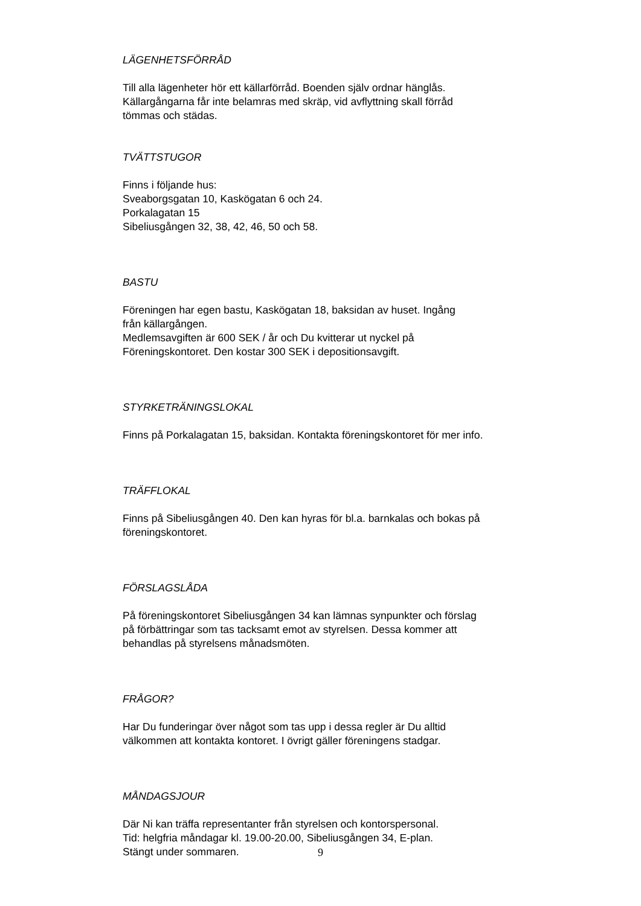LÄGENHETSFÖRRÅD
Till alla lägenheter hör ett källarförråd. Boenden själv ordnar hänglås.
Källargångarna får inte belamras med skräp, vid avflyttning skall förråd
tömmas och städas.
TVÄTTSTUGOR
Finns i följande hus:
Sveaborgsgatan 10, Kaskögatan 6 och 24.
Porkalagatan 15
Sibeliusgången 32, 38, 42, 46, 50 och 58.
BASTU
Föreningen har egen bastu, Kaskögatan 18, baksidan av huset. Ingång
från källargången.
Medlemsavgiften är 600 SEK / år och Du kvitterar ut nyckel på
Föreningskontoret. Den kostar 300 SEK i depositionsavgift.
STYRKETRÄNINGSLOKAL
Finns på Porkalagatan 15, baksidan. Kontakta föreningskontoret för mer info.
TRÄFFLOKAL
Finns på Sibeliusgången 40. Den kan hyras för bl.a. barnkalas och bokas på
föreningskontoret.
FÖRSLAGSLÅDA
På föreningskontoret Sibeliusgången 34 kan lämnas synpunkter och förslag
på förbättringar som tas tacksamt emot av styrelsen. Dessa kommer att
behandlas på styrelsens månadsmöten.
FRÅGOR?
Har Du funderingar över något som tas upp i dessa regler är Du alltid
välkommen att kontakta kontoret. I övrigt gäller föreningens stadgar.
MÅNDAGSJOUR
Där Ni kan träffa representanter från styrelsen och kontorspersonal.
Tid: helgfria måndagar kl. 19.00-20.00, Sibeliusgången 34, E-plan.
Stängt under sommaren.
9